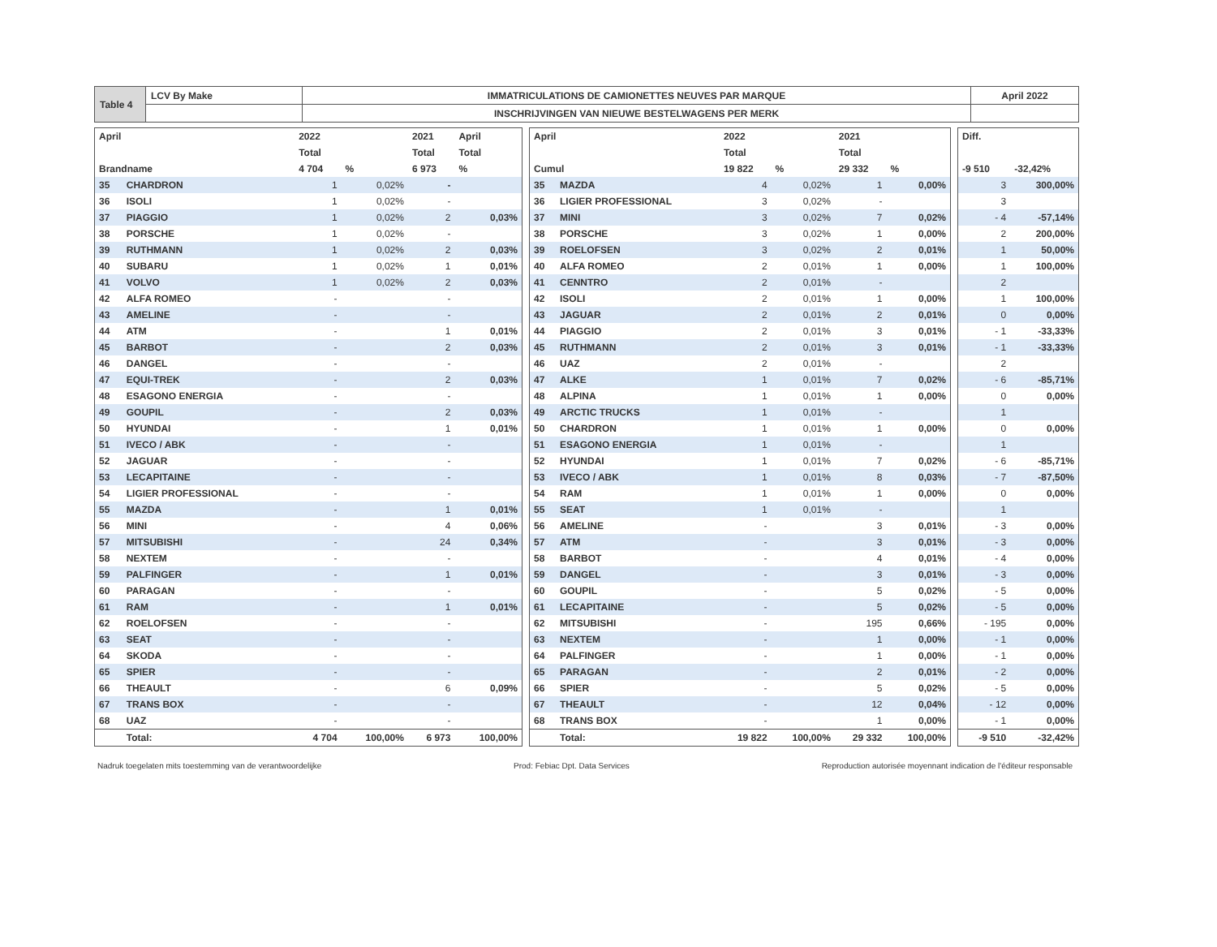| Table 4 | LCV By Make | IMMATRICULATIONS DE CAMIONETTES NEUVES PAR MARQUE | April 2022 |
| | | INSCHRIJVINGEN VAN NIEUWE BESTELWAGENS PER MERK | |
| April | | 2022 | | 2021 | April |
| --- | --- | --- | --- | --- | --- |
| | | Total | | Total | Total |
| Brandname | | 4 704 | % | 6 973 | % |
| 35 | CHARDRON | 1 | 0,02% | - | |
| 36 | ISOLI | 1 | 0,02% | - | |
| 37 | PIAGGIO | 1 | 0,02% | 2 | 0,03% |
| 38 | PORSCHE | 1 | 0,02% | - | |
| 39 | RUTHMANN | 1 | 0,02% | 2 | 0,03% |
| 40 | SUBARU | 1 | 0,02% | 1 | 0,01% |
| 41 | VOLVO | 1 | 0,02% | 2 | 0,03% |
| 42 | ALFA ROMEO | - | | - | |
| 43 | AMELINE | - | | - | |
| 44 | ATM | - | | 1 | 0,01% |
| 45 | BARBOT | - | | 2 | 0,03% |
| 46 | DANGEL | - | | - | |
| 47 | EQUI-TREK | - | | 2 | 0,03% |
| 48 | ESAGONO ENERGIA | - | | - | |
| 49 | GOUPIL | - | | 2 | 0,03% |
| 50 | HYUNDAI | - | | 1 | 0,01% |
| 51 | IVECO / ABK | - | | - | |
| 52 | JAGUAR | - | | - | |
| 53 | LECAPITAINE | - | | - | |
| 54 | LIGIER PROFESSIONAL | - | | - | |
| 55 | MAZDA | - | | 1 | 0,01% |
| 56 | MINI | - | | 4 | 0,06% |
| 57 | MITSUBISHI | - | | 24 | 0,34% |
| 58 | NEXTEM | - | | - | |
| 59 | PALFINGER | - | | 1 | 0,01% |
| 60 | PARAGAN | - | | - | |
| 61 | RAM | - | | 1 | 0,01% |
| 62 | ROELOFSEN | - | | - | |
| 63 | SEAT | - | | - | |
| 64 | SKODA | - | | - | |
| 65 | SPIER | - | | - | |
| 66 | THEAULT | - | | 6 | 0,09% |
| 67 | TRANS BOX | - | | - | |
| 68 | UAZ | - | | - | |
| | Total: | 4 704 | 100,00% | 6 973 | 100,00% |
| April | | 2022 | | 2021 | |
| --- | --- | --- | --- | --- | --- |
| | | Total | | Total | |
| Cumul | | 19 822 | % | 29 332 | % |
| 35 | MAZDA | 4 | 0,02% | 1 | 0,00% |
| 36 | LIGIER PROFESSIONAL | 3 | 0,02% | - | |
| 37 | MINI | 3 | 0,02% | 7 | 0,02% |
| 38 | PORSCHE | 3 | 0,02% | 1 | 0,00% |
| 39 | ROELOFSEN | 3 | 0,02% | 2 | 0,01% |
| 40 | ALFA ROMEO | 2 | 0,01% | 1 | 0,00% |
| 41 | CENNTRO | 2 | 0,01% | - | |
| 42 | ISOLI | 2 | 0,01% | 1 | 0,00% |
| 43 | JAGUAR | 2 | 0,01% | 2 | 0,01% |
| 44 | PIAGGIO | 2 | 0,01% | 3 | 0,01% |
| 45 | RUTHMANN | 2 | 0,01% | 3 | 0,01% |
| 46 | UAZ | 2 | 0,01% | - | |
| 47 | ALKE | 1 | 0,01% | 7 | 0,02% |
| 48 | ALPINA | 1 | 0,01% | 1 | 0,00% |
| 49 | ARCTIC TRUCKS | 1 | 0,01% | - | |
| 50 | CHARDRON | 1 | 0,01% | 1 | 0,00% |
| 51 | ESAGONO ENERGIA | 1 | 0,01% | - | |
| 52 | HYUNDAI | 1 | 0,01% | 7 | 0,02% |
| 53 | IVECO / ABK | 1 | 0,01% | 8 | 0,03% |
| 54 | RAM | 1 | 0,01% | 1 | 0,00% |
| 55 | SEAT | 1 | 0,01% | - | |
| 56 | AMELINE | - | | 3 | 0,01% |
| 57 | ATM | - | | 3 | 0,01% |
| 58 | BARBOT | - | | 4 | 0,01% |
| 59 | DANGEL | - | | 3 | 0,01% |
| 60 | GOUPIL | - | | 5 | 0,02% |
| 61 | LECAPITAINE | - | | 5 | 0,02% |
| 62 | MITSUBISHI | - | | 195 | 0,66% |
| 63 | NEXTEM | - | | 1 | 0,00% |
| 64 | PALFINGER | - | | 1 | 0,00% |
| 65 | PARAGAN | - | | 2 | 0,01% |
| 66 | SPIER | - | | 5 | 0,02% |
| 67 | THEAULT | - | | 12 | 0,04% |
| 68 | TRANS BOX | - | | 1 | 0,00% |
| | Total: | 19 822 | 100,00% | 29 332 | 100,00% |
| Diff. | |
| --- | --- |
| -9 510 | -32,42% |
| 3 | 300,00% |
| 3 | |
| - 4 | -57,14% |
| 2 | 200,00% |
| 1 | 50,00% |
| 1 | 100,00% |
| 2 | |
| 1 | 100,00% |
| 0 | 0,00% |
| - 1 | -33,33% |
| - 1 | -33,33% |
| 2 | |
| - 6 | -85,71% |
| 0 | 0,00% |
| 1 | |
| 0 | 0,00% |
| 1 | |
| - 6 | -85,71% |
| - 7 | -87,50% |
| 0 | 0,00% |
| 1 | |
| - 3 | 0,00% |
| - 3 | 0,00% |
| - 4 | 0,00% |
| - 3 | 0,00% |
| - 5 | 0,00% |
| - 5 | 0,00% |
| - 195 | 0,00% |
| - 1 | 0,00% |
| - 1 | 0,00% |
| - 2 | 0,00% |
| - 5 | 0,00% |
| - 12 | 0,00% |
| - 1 | 0,00% |
| -9 510 | -32,42% |
Nadruk toegelaten mits toestemming van de verantwoordelijke Prod: Febiac Dpt. Data Services Reproduction autorisée moyennant indication de l'éditeur responsable